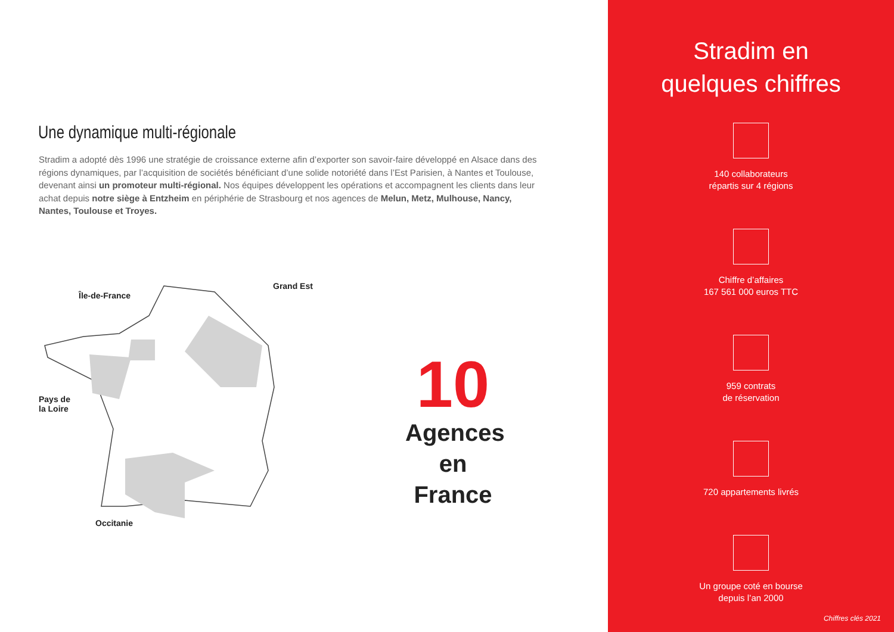Une dynamique multi-régionale
Stradim a adopté dès 1996 une stratégie de croissance externe afin d’exporter son savoir-faire développé en Alsace dans des régions dynamiques, par l’acquisition de sociétés bénéficiant d’une solide notoriété dans l’Est Parisien, à Nantes et Toulouse, devenant ainsi un promoteur multi-régional. Nos équipes développent les opérations et accompagnent les clients dans leur achat depuis notre siège à Entzheim en périphérie de Strasbourg et nos agences de Melun, Metz, Mulhouse, Nancy, Nantes, Toulouse et Troyes.
Île-de-France
Grand Est
Pays de
la Loire
Occitanie
10
Agences
en France
Stradim en
quelques chiffres
140 collaborateurs
répartis sur 4 régions
Chiffre d’affaires
167 561 000 euros TTC
959 contrats
de réservation
720 appartements livrés
Un groupe coté en bourse
depuis l’an 2000
Chiffres clés 2021